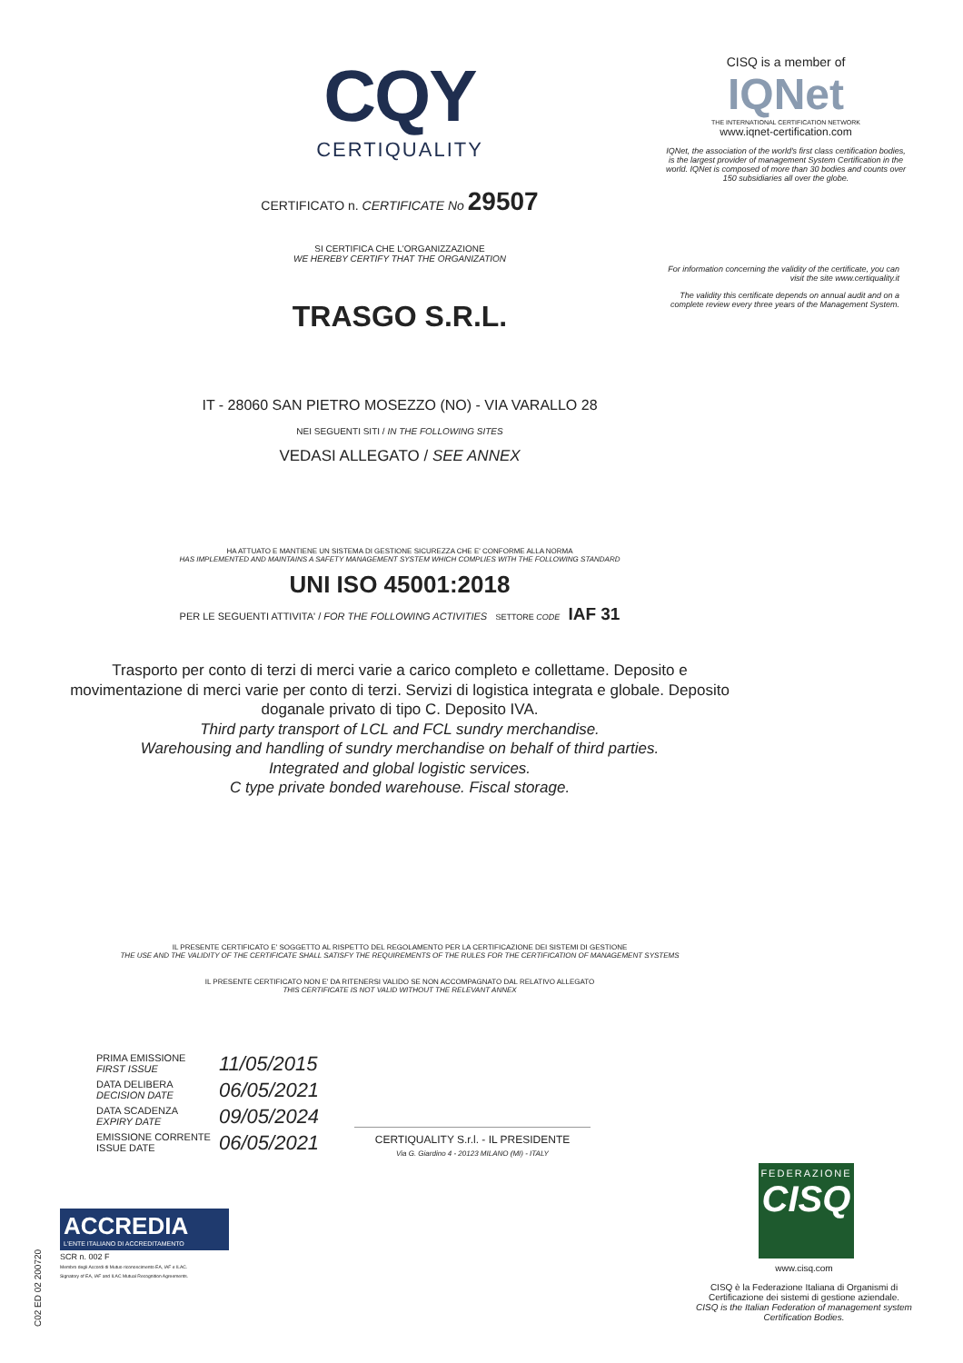CQY
CERTIQUALITY
CERTIFICATO n. CERTIFICATE No 29507
SI CERTIFICA CHE L'ORGANIZZAZIONE
WE HEREBY CERTIFY THAT THE ORGANIZATION
TRASGO S.R.L.
IT - 28060 SAN PIETRO MOSEZZO (NO) - VIA VARALLO 28
NEI SEGUENTI SITI / IN THE FOLLOWING SITES
VEDASI ALLEGATO / SEE ANNEX
HA ATTUATO E MANTIENE UN SISTEMA DI GESTIONE SICUREZZA CHE E' CONFORME ALLA NORMA
HAS IMPLEMENTED AND MAINTAINS A SAFETY MANAGEMENT SYSTEM WHICH COMPLIES WITH THE FOLLOWING STANDARD
UNI ISO 45001:2018
PER LE SEGUENTI ATTIVITA' / FOR THE FOLLOWING ACTIVITIES SETTORE CODE IAF 31
Trasporto per conto di terzi di merci varie a carico completo e collettame. Deposito e movimentazione di merci varie per conto di terzi. Servizi di logistica integrata e globale. Deposito doganale privato di tipo C. Deposito IVA.
Third party transport of LCL and FCL sundry merchandise.
Warehousing and handling of sundry merchandise on behalf of third parties.
Integrated and global logistic services.
C type private bonded warehouse. Fiscal storage.
IL PRESENTE CERTIFICATO E' SOGGETTO AL RISPETTO DEL REGOLAMENTO PER LA CERTIFICAZIONE DEI SISTEMI DI GESTIONE
THE USE AND THE VALIDITY OF THE CERTIFICATE SHALL SATISFY THE REQUIREMENTS OF THE RULES FOR THE CERTIFICATION OF MANAGEMENT SYSTEMS
IL PRESENTE CERTIFICATO NON E' DA RITENERSI VALIDO SE NON ACCOMPAGNATO DAL RELATIVO ALLEGATO
THIS CERTIFICATE IS NOT VALID WITHOUT THE RELEVANT ANNEX
CISQ is a member of
IQNet
THE INTERNATIONAL CERTIFICATION NETWORK
www.iqnet-certification.com
IQNet, the association of the world's first class certification bodies, is the largest provider of management System Certification in the world. IQNet is composed of more than 30 bodies and counts over 150 subsidiaries all over the globe.
For information concerning the validity of the certificate, you can visit the site www.certiquality.it
The validity this certificate depends on annual audit and on a complete review every three years of the Management System.
PRIMA EMISSIONE
FIRST ISSUE 11/05/2015
DATA DELIBERA
DECISION DATE 06/05/2021
DATA SCADENZA
EXPIRY DATE 09/05/2024
EMISSIONE CORRENTE
ISSUE DATE 06/05/2021
CERTIQUALITY S.r.l. - IL PRESIDENTE
Via G. Giardino 4 - 20123 MILANO (MI) - ITALY
ACCREDIA
L'ENTE ITALIANO DI ACCREDITAMENTO
SCR n. 002 F
Membro degli Accordi di Mutuo riconoscimento EA, IAF e ILAC.
Signatory of EA, IAF and ILAC Mutual Recognition Agreements.
FEDERAZIONE
CISQ
www.cisq.com
CISQ è la Federazione Italiana di Organismi di Certificazione dei sistemi di gestione aziendale.
CISQ is the Italian Federation of management system Certification Bodies.
C02 ED 02 200720